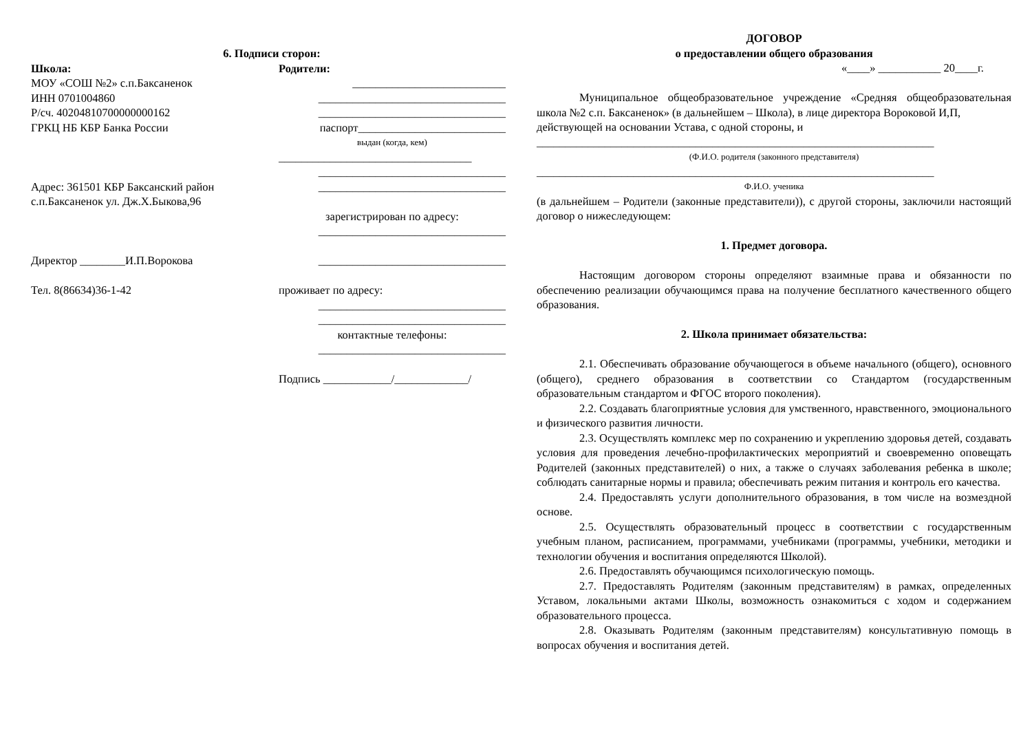6. Подписи сторон:
Школа:
МОУ «СОШ №2» с.п.Баксаненок
ИНН 0701004860
Р/сч. 40204810700000000162
ГРКЦ НБ КБР Банка России
Адрес: 361501 КБР Баксанский район
с.п.Баксаненок ул. Дж.Х.Быкова,96
Директор ________И.П.Ворокова
Тел. 8(86634)36-1-42
Родители:
___________________________
_________________________________
_________________________________
паспорт__________________________
выдан (когда, кем)
__________________________________
_________________________________
_________________________________
зарегистрирован по адресу:
_________________________________
_________________________________
проживает по адресу:
_________________________________
_________________________________
контактные телефоны:
_________________________________
Подпись ____________/_____________/
ДОГОВОР
о предоставлении общего образования
«____» ___________ 20____г.
Муниципальное общеобразовательное учреждение «Средняя общеобразовательная школа №2 с.п. Баксаненок» (в дальнейшем – Школа), в лице директора Вороковой И,П,
действующей на основании Устава, с одной стороны, и
______________________________________________________________________
(Ф.И.О. родителя (законного представителя)
______________________________________________________________________
Ф.И.О. ученика
(в дальнейшем – Родители (законные представители)), с другой стороны, заключили настоящий договор о нижеследующем:
1. Предмет договора.
Настоящим договором стороны определяют взаимные права и обязанности по обеспечению реализации обучающимся права на получение бесплатного качественного общего образования.
2. Школа принимает обязательства:
2.1. Обеспечивать образование обучающегося в объеме начального (общего), основного (общего), среднего образования в соответствии со Стандартом (государственным образовательным стандартом и ФГОС второго поколения).
2.2. Создавать благоприятные условия для умственного, нравственного, эмоционального и физического развития личности.
2.3. Осуществлять комплекс мер по сохранению и укреплению здоровья детей, создавать условия для проведения лечебно-профилактических мероприятий и своевременно оповещать Родителей (законных представителей) о них, а также о случаях заболевания ребенка в школе; соблюдать санитарные нормы и правила; обеспечивать режим питания и контроль его качества.
2.4. Предоставлять услуги дополнительного образования, в том числе на возмездной основе.
2.5. Осуществлять образовательный процесс в соответствии с государственным учебным планом, расписанием, программами, учебниками (программы, учебники, методики и технологии обучения и воспитания определяются Школой).
2.6. Предоставлять обучающимся психологическую помощь.
2.7. Предоставлять Родителям (законным представителям) в рамках, определенных Уставом, локальными актами Школы, возможность ознакомиться с ходом и содержанием образовательного процесса.
2.8. Оказывать Родителям (законным представителям) консультативную помощь в вопросах обучения и воспитания детей.